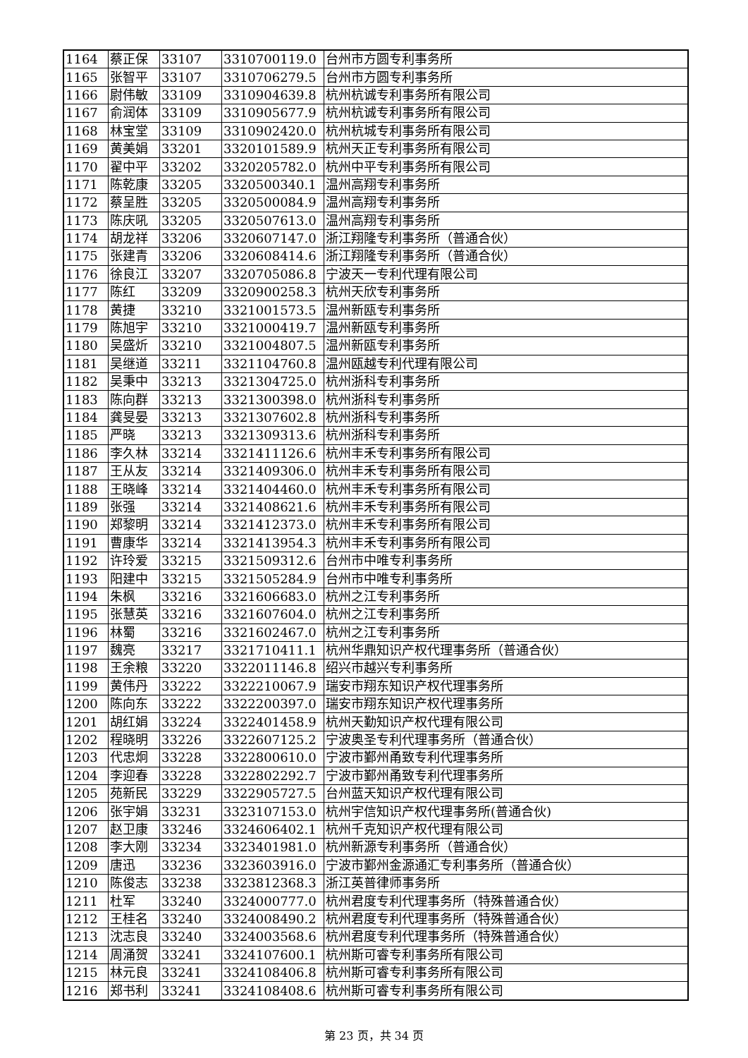| 1164 | 蔡正保 | 33107 | 3310700119.0 | 台州市方圆专利事务所 |
| 1165 | 张智平 | 33107 | 3310706279.5 | 台州市方圆专利事务所 |
| 1166 | 尉伟敏 | 33109 | 3310904639.8 | 杭州杭诚专利事务所有限公司 |
| 1167 | 俞润体 | 33109 | 3310905677.9 | 杭州杭诚专利事务所有限公司 |
| 1168 | 林宝堂 | 33109 | 3310902420.0 | 杭州杭城专利事务所有限公司 |
| 1169 | 黄美娟 | 33201 | 3320101589.9 | 杭州天正专利事务所有限公司 |
| 1170 | 翟中平 | 33202 | 3320205782.0 | 杭州中平专利事务所有限公司 |
| 1171 | 陈乾康 | 33205 | 3320500340.1 | 温州高翔专利事务所 |
| 1172 | 蔡呈胜 | 33205 | 3320500084.9 | 温州高翔专利事务所 |
| 1173 | 陈庆吼 | 33205 | 3320507613.0 | 温州高翔专利事务所 |
| 1174 | 胡龙祥 | 33206 | 3320607147.0 | 浙江翔隆专利事务所（普通合伙） |
| 1175 | 张建青 | 33206 | 3320608414.6 | 浙江翔隆专利事务所（普通合伙） |
| 1176 | 徐良江 | 33207 | 3320705086.8 | 宁波天一专利代理有限公司 |
| 1177 | 陈红 | 33209 | 3320900258.3 | 杭州天欣专利事务所 |
| 1178 | 黄捷 | 33210 | 3321001573.5 | 温州新瓯专利事务所 |
| 1179 | 陈旭宇 | 33210 | 3321000419.7 | 温州新瓯专利事务所 |
| 1180 | 吴盛炘 | 33210 | 3321004807.5 | 温州新瓯专利事务所 |
| 1181 | 吴继道 | 33211 | 3321104760.8 | 温州瓯越专利代理有限公司 |
| 1182 | 吴秉中 | 33213 | 3321304725.0 | 杭州浙科专利事务所 |
| 1183 | 陈向群 | 33213 | 3321300398.0 | 杭州浙科专利事务所 |
| 1184 | 龚旻晏 | 33213 | 3321307602.8 | 杭州浙科专利事务所 |
| 1185 | 严晓 | 33213 | 3321309313.6 | 杭州浙科专利事务所 |
| 1186 | 李久林 | 33214 | 3321411126.6 | 杭州丰禾专利事务所有限公司 |
| 1187 | 王从友 | 33214 | 3321409306.0 | 杭州丰禾专利事务所有限公司 |
| 1188 | 王晓峰 | 33214 | 3321404460.0 | 杭州丰禾专利事务所有限公司 |
| 1189 | 张强 | 33214 | 3321408621.6 | 杭州丰禾专利事务所有限公司 |
| 1190 | 郑黎明 | 33214 | 3321412373.0 | 杭州丰禾专利事务所有限公司 |
| 1191 | 曹康华 | 33214 | 3321413954.3 | 杭州丰禾专利事务所有限公司 |
| 1192 | 许玲爱 | 33215 | 3321509312.6 | 台州市中唯专利事务所 |
| 1193 | 阳建中 | 33215 | 3321505284.9 | 台州市中唯专利事务所 |
| 1194 | 朱枫 | 33216 | 3321606683.0 | 杭州之江专利事务所 |
| 1195 | 张慧英 | 33216 | 3321607604.0 | 杭州之江专利事务所 |
| 1196 | 林蜀 | 33216 | 3321602467.0 | 杭州之江专利事务所 |
| 1197 | 魏亮 | 33217 | 3321710411.1 | 杭州华鼎知识产权代理事务所（普通合伙） |
| 1198 | 王余粮 | 33220 | 3322011146.8 | 绍兴市越兴专利事务所 |
| 1199 | 黄伟丹 | 33222 | 3322210067.9 | 瑞安市翔东知识产权代理事务所 |
| 1200 | 陈向东 | 33222 | 3322200397.0 | 瑞安市翔东知识产权代理事务所 |
| 1201 | 胡红娟 | 33224 | 3322401458.9 | 杭州天勤知识产权代理有限公司 |
| 1202 | 程晓明 | 33226 | 3322607125.2 | 宁波奥圣专利代理事务所（普通合伙） |
| 1203 | 代忠炯 | 33228 | 3322800610.0 | 宁波市鄞州甬致专利代理事务所 |
| 1204 | 李迎春 | 33228 | 3322802292.7 | 宁波市鄞州甬致专利代理事务所 |
| 1205 | 苑新民 | 33229 | 3322905727.5 | 台州蓝天知识产权代理有限公司 |
| 1206 | 张宇娟 | 33231 | 3323107153.0 | 杭州宇信知识产权代理事务所(普通合伙) |
| 1207 | 赵卫康 | 33246 | 3324606402.1 | 杭州千克知识产权代理有限公司 |
| 1208 | 李大刚 | 33234 | 3323401981.0 | 杭州新源专利事务所（普通合伙） |
| 1209 | 唐迅 | 33236 | 3323603916.0 | 宁波市鄞州金源通汇专利事务所（普通合伙） |
| 1210 | 陈俊志 | 33238 | 3323812368.3 | 浙江英普律师事务所 |
| 1211 | 杜军 | 33240 | 3324000777.0 | 杭州君度专利代理事务所（特殊普通合伙） |
| 1212 | 王桂名 | 33240 | 3324008490.2 | 杭州君度专利代理事务所（特殊普通合伙） |
| 1213 | 沈志良 | 33240 | 3324003568.6 | 杭州君度专利代理事务所（特殊普通合伙） |
| 1214 | 周涌贺 | 33241 | 3324107600.1 | 杭州斯可睿专利事务所有限公司 |
| 1215 | 林元良 | 33241 | 3324108406.8 | 杭州斯可睿专利事务所有限公司 |
| 1216 | 郑书利 | 33241 | 3324108408.6 | 杭州斯可睿专利事务所有限公司 |
第 23 页，共 34 页